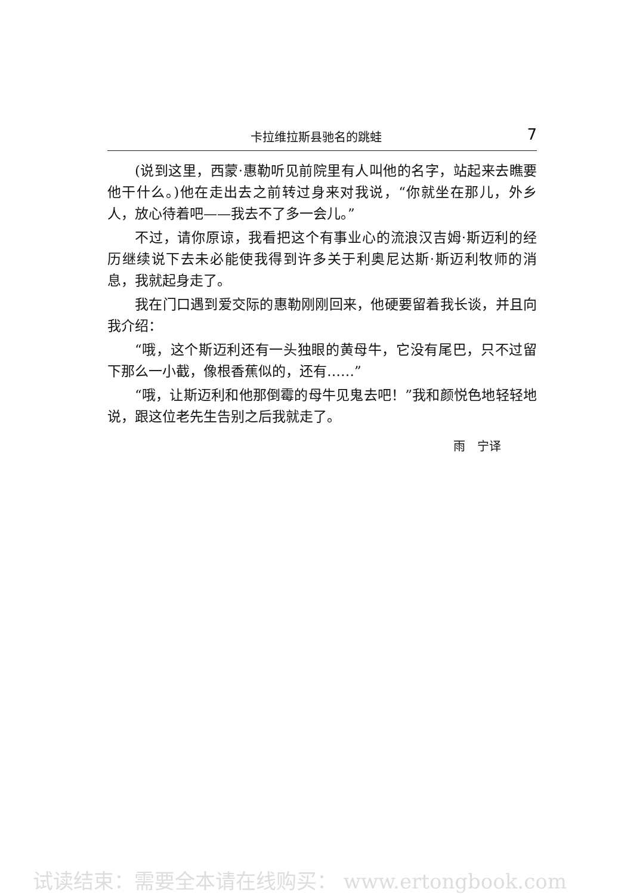卡拉维拉斯县驰名的跳蛙 7
(说到这里，西蒙·惠勒听见前院里有人叫他的名字，站起来去瞧要他干什么。)他在走出去之前转过身来对我说，“你就坐在那儿，外乡人，放心待着吧——我去不了多一会儿。”
不过，请你原谅，我看把这个有事业心的流浪汉吉姆·斯迈利的经历继续说下去未必能使我得到许多关于利奥尼达斯·斯迈利牧师的消息，我就起身走了。
我在门口遇到爱交际的惠勒刚刚回来，他硬要留着我长谈，并且向我介绍：
“哦，这个斯迈利还有一头独眼的黄母牛，它没有尾巴，只不过留下那么一小截，像根香蕉似的，还有……”
“哦，让斯迈利和他那倒霉的母牛见鬼去吧！”我和颜悦色地轻轻地说，跟这位老先生告别之后我就走了。
雨　宁译
试读结束：需要全本请在线购买： www.ertongbook.com